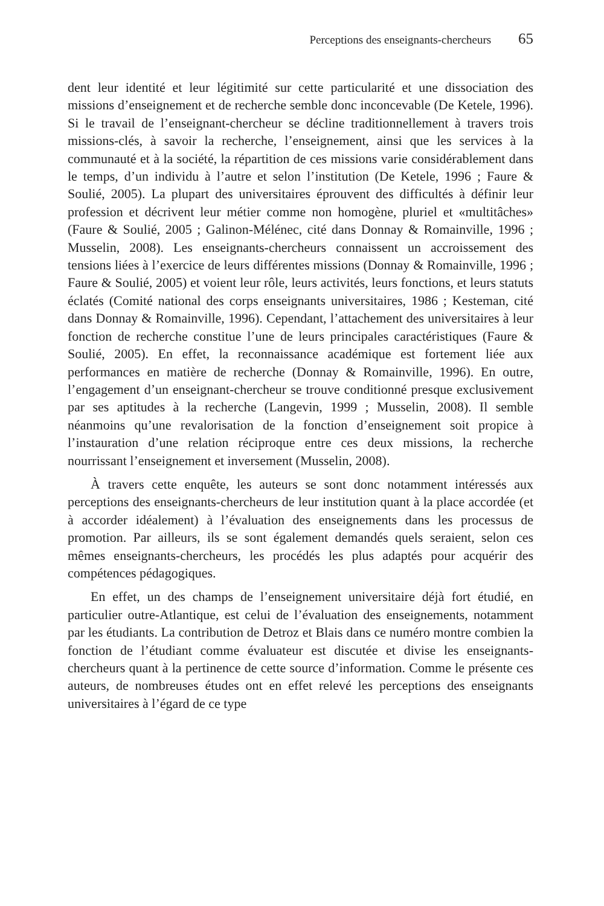Perceptions des enseignants-chercheurs 65
dent leur identité et leur légitimité sur cette particularité et une dissociation des missions d’enseignement et de recherche semble donc inconcevable (De Ketele, 1996). Si le travail de l’enseignant-chercheur se décline traditionnellement à travers trois missions-clés, à savoir la recherche, l’enseignement, ainsi que les services à la communauté et à la société, la répartition de ces missions varie considérablement dans le temps, d’un individu à l’autre et selon l’institution (De Ketele, 1996 ; Faure & Soulié, 2005). La plupart des universitaires éprouvent des difficultés à définir leur profession et décrivent leur métier comme non homogène, pluriel et «multitâches» (Faure & Soulié, 2005 ; Galinon-Mélénec, cité dans Donnay & Romainville, 1996 ; Musselin, 2008). Les enseignants-chercheurs connaissent un accroissement des tensions liées à l’exercice de leurs différentes missions (Donnay & Romainville, 1996 ; Faure & Soulié, 2005) et voient leur rôle, leurs activités, leurs fonctions, et leurs statuts éclatés (Comité national des corps enseignants universitaires, 1986 ; Kesteman, cité dans Donnay & Romainville, 1996). Cependant, l’attachement des universitaires à leur fonction de recherche constitue l’une de leurs principales caractéristiques (Faure & Soulié, 2005). En effet, la reconnaissance académique est fortement liée aux performances en matière de recherche (Donnay & Romainville, 1996). En outre, l’engagement d’un enseignant-chercheur se trouve conditionné presque exclusivement par ses aptitudes à la recherche (Langevin, 1999 ; Musselin, 2008). Il semble néanmoins qu’une revalorisation de la fonction d’enseignement soit propice à l’instauration d’une relation réciproque entre ces deux missions, la recherche nourrissant l’enseignement et inversement (Musselin, 2008).
À travers cette enquête, les auteurs se sont donc notamment intéressés aux perceptions des enseignants-chercheurs de leur institution quant à la place accordée (et à accorder idéalement) à l’évaluation des enseignements dans les processus de promotion. Par ailleurs, ils se sont également demandés quels seraient, selon ces mêmes enseignants-chercheurs, les procédés les plus adaptés pour acquérir des compétences pédagogiques.
En effet, un des champs de l’enseignement universitaire déjà fort étudié, en particulier outre-Atlantique, est celui de l’évaluation des enseignements, notamment par les étudiants. La contribution de Detroz et Blais dans ce numéro montre combien la fonction de l’étudiant comme évaluateur est discutée et divise les enseignants-chercheurs quant à la pertinence de cette source d’information. Comme le présente ces auteurs, de nombreuses études ont en effet relevé les perceptions des enseignants universitaires à l’égard de ce type